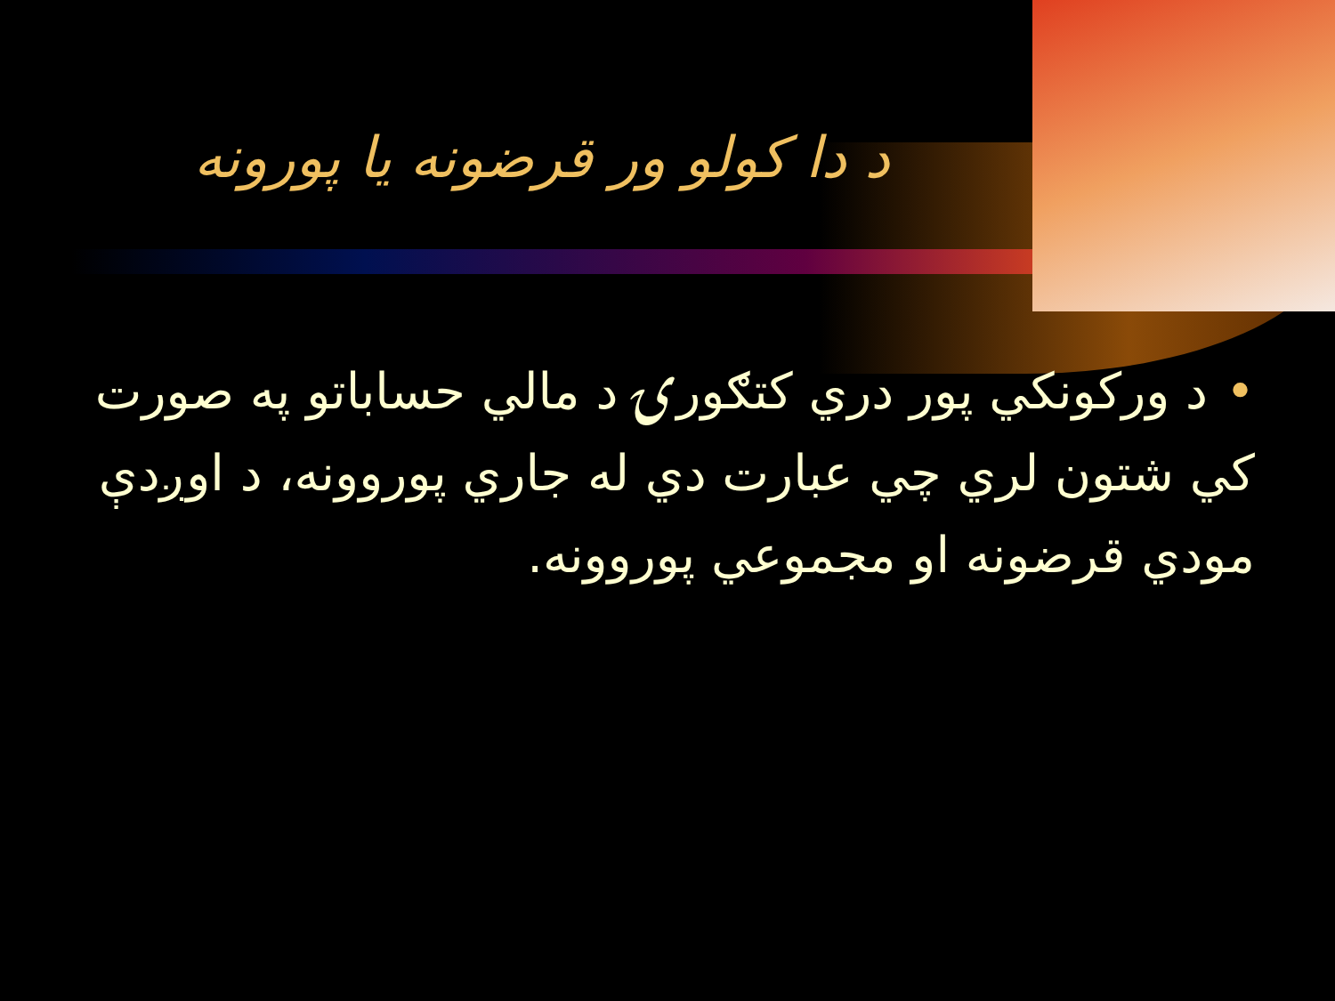د دا كولو ور قرضونه يا پورونه
•د وركونكي پور دري كتګورۍ د مالي حساباتو په صورت كي شتون لري چي عبارت دي له جاري پوروونه، د اوږدې مودي قرضونه او مجموعي پوروونه.